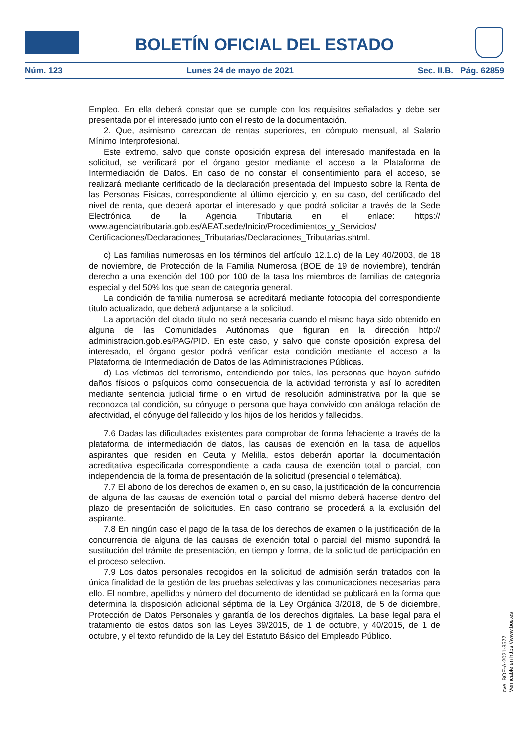BOLETÍN OFICIAL DEL ESTADO
Núm. 123 Lunes 24 de mayo de 2021 Sec. II.B. Pág. 62859
Empleo. En ella deberá constar que se cumple con los requisitos señalados y debe ser presentada por el interesado junto con el resto de la documentación.
2. Que, asimismo, carezcan de rentas superiores, en cómputo mensual, al Salario Mínimo Interprofesional.
Este extremo, salvo que conste oposición expresa del interesado manifestada en la solicitud, se verificará por el órgano gestor mediante el acceso a la Plataforma de Intermediación de Datos. En caso de no constar el consentimiento para el acceso, se realizará mediante certificado de la declaración presentada del Impuesto sobre la Renta de las Personas Físicas, correspondiente al último ejercicio y, en su caso, del certificado del nivel de renta, que deberá aportar el interesado y que podrá solicitar a través de la Sede Electrónica de la Agencia Tributaria en el enlace: https:// www.agenciatributaria.gob.es/AEAT.sede/Inicio/Procedimientos_y_Servicios/ Certificaciones/Declaraciones_Tributarias/Declaraciones_Tributarias.shtml.
c) Las familias numerosas en los términos del artículo 12.1.c) de la Ley 40/2003, de 18 de noviembre, de Protección de la Familia Numerosa (BOE de 19 de noviembre), tendrán derecho a una exención del 100 por 100 de la tasa los miembros de familias de categoría especial y del 50% los que sean de categoría general.
La condición de familia numerosa se acreditará mediante fotocopia del correspondiente título actualizado, que deberá adjuntarse a la solicitud.
La aportación del citado título no será necesaria cuando el mismo haya sido obtenido en alguna de las Comunidades Autónomas que figuran en la dirección http:// administracion.gob.es/PAG/PID. En este caso, y salvo que conste oposición expresa del interesado, el órgano gestor podrá verificar esta condición mediante el acceso a la Plataforma de Intermediación de Datos de las Administraciones Públicas.
d) Las víctimas del terrorismo, entendiendo por tales, las personas que hayan sufrido daños físicos o psíquicos como consecuencia de la actividad terrorista y así lo acrediten mediante sentencia judicial firme o en virtud de resolución administrativa por la que se reconozca tal condición, su cónyuge o persona que haya convivido con análoga relación de afectividad, el cónyuge del fallecido y los hijos de los heridos y fallecidos.
7.6 Dadas las dificultades existentes para comprobar de forma fehaciente a través de la plataforma de intermediación de datos, las causas de exención en la tasa de aquellos aspirantes que residen en Ceuta y Melilla, estos deberán aportar la documentación acreditativa especificada correspondiente a cada causa de exención total o parcial, con independencia de la forma de presentación de la solicitud (presencial o telemática).
7.7 El abono de los derechos de examen o, en su caso, la justificación de la concurrencia de alguna de las causas de exención total o parcial del mismo deberá hacerse dentro del plazo de presentación de solicitudes. En caso contrario se procederá a la exclusión del aspirante.
7.8 En ningún caso el pago de la tasa de los derechos de examen o la justificación de la concurrencia de alguna de las causas de exención total o parcial del mismo supondrá la sustitución del trámite de presentación, en tiempo y forma, de la solicitud de participación en el proceso selectivo.
7.9 Los datos personales recogidos en la solicitud de admisión serán tratados con la única finalidad de la gestión de las pruebas selectivas y las comunicaciones necesarias para ello. El nombre, apellidos y número del documento de identidad se publicará en la forma que determina la disposición adicional séptima de la Ley Orgánica 3/2018, de 5 de diciembre, Protección de Datos Personales y garantía de los derechos digitales. La base legal para el tratamiento de estos datos son las Leyes 39/2015, de 1 de octubre, y 40/2015, de 1 de octubre, y el texto refundido de la Ley del Estatuto Básico del Empleado Público.
cve: BOE-A-2021-8577
Verificable en https://www.boe.es